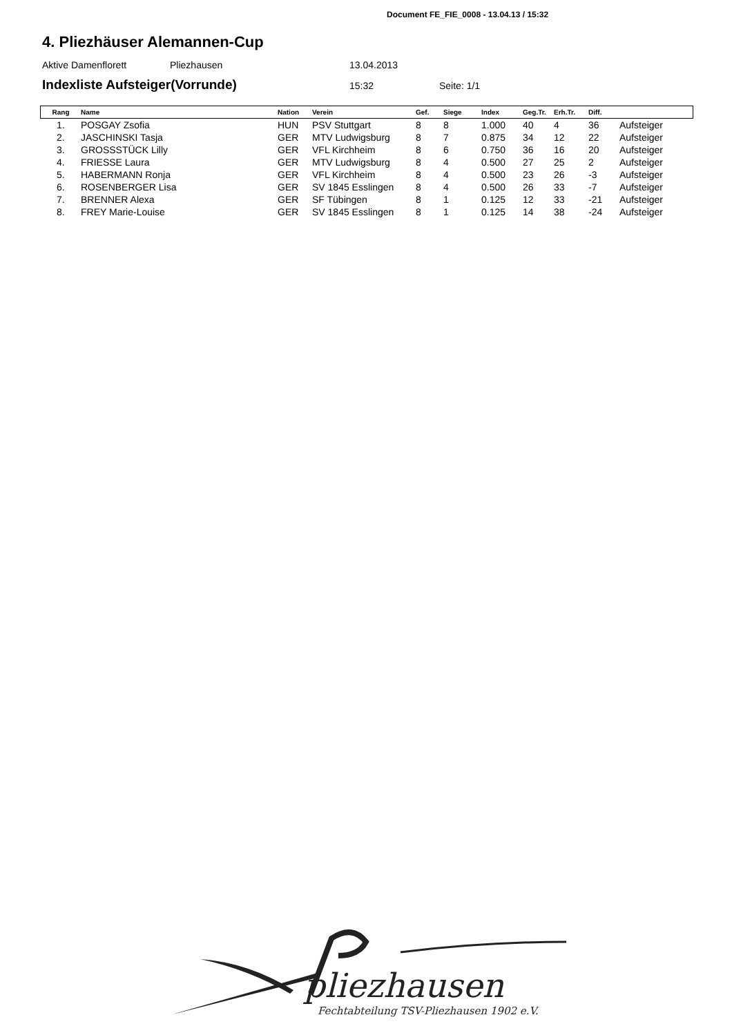Document FE_FIE_0008 - 13.04.13 / 15:32
4. Pliezhäuser Alemannen-Cup
Aktive Damenflorett Pliezhausen 13.04.2013
Indexliste Aufsteiger(Vorrunde) 15:32 Seite: 1/1
| Rang | Name | Nation | Verein | Gef. | Siege | Index | Geg.Tr. | Erh.Tr. | Diff. | |
| --- | --- | --- | --- | --- | --- | --- | --- | --- | --- | --- |
| 1. | POSGAY Zsofia | HUN | PSV Stuttgart | 8 | 8 | 1.000 | 40 | 4 | 36 | Aufsteiger |
| 2. | JASCHINSKI Tasja | GER | MTV Ludwigsburg | 8 | 7 | 0.875 | 34 | 12 | 22 | Aufsteiger |
| 3. | GROSSSTÜCK Lilly | GER | VFL Kirchheim | 8 | 6 | 0.750 | 36 | 16 | 20 | Aufsteiger |
| 4. | FRIESSE Laura | GER | MTV Ludwigsburg | 8 | 4 | 0.500 | 27 | 25 | 2 | Aufsteiger |
| 5. | HABERMANN Ronja | GER | VFL Kirchheim | 8 | 4 | 0.500 | 23 | 26 | -3 | Aufsteiger |
| 6. | ROSENBERGER Lisa | GER | SV 1845 Esslingen | 8 | 4 | 0.500 | 26 | 33 | -7 | Aufsteiger |
| 7. | BRENNER Alexa | GER | SF Tübingen | 8 | 1 | 0.125 | 12 | 33 | -21 | Aufsteiger |
| 8. | FREY Marie-Louise | GER | SV 1845 Esslingen | 8 | 1 | 0.125 | 14 | 38 | -24 | Aufsteiger |
pliezhausen
Fechtabteilung TSV-Pliezhausen 1902 e.V.